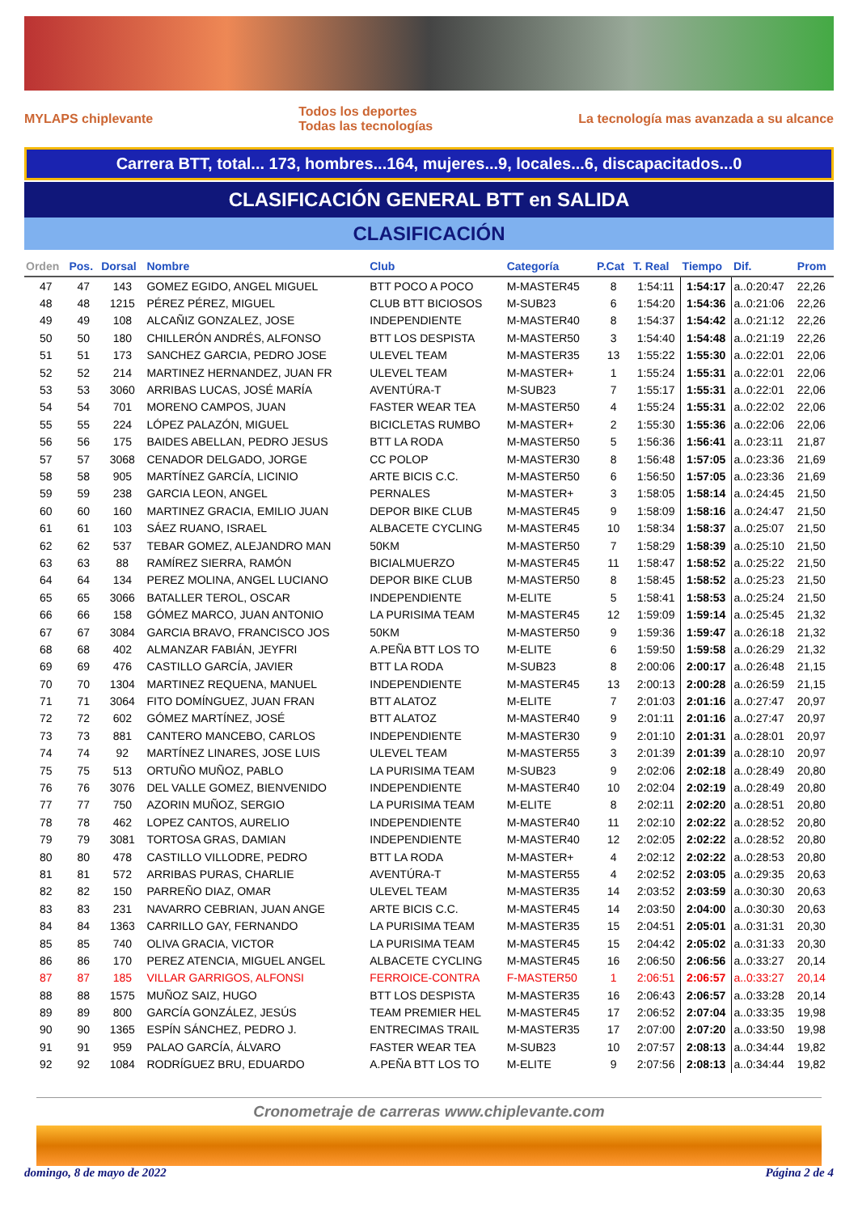MYLAPS chiplevante
Todos los deportes
Todas las tecnologías
La tecnología mas avanzada a su alcance
Carrera BTT, total... 173, hombres...164, mujeres...9, locales...6, discapacitados...0
CLASIFICACIÓN GENERAL BTT en SALIDA
CLASIFICACIÓN
| Orden | Pos. | Dorsal | Nombre | Club | Categoría | P.Cat | T. Real | Tiempo | Dif. | Prom |
| --- | --- | --- | --- | --- | --- | --- | --- | --- | --- | --- |
| 47 | 47 | 143 | GOMEZ EGIDO, ANGEL MIGUEL | BTT POCO A POCO | M-MASTER45 | 8 | 1:54:11 | 1:54:17 | a..0:20:47 | 22,26 |
| 48 | 48 | 1215 | PÉREZ PÉREZ, MIGUEL | CLUB BTT BICIOSOS | M-SUB23 | 6 | 1:54:20 | 1:54:36 | a..0:21:06 | 22,26 |
| 49 | 49 | 108 | ALCAÑIZ GONZALEZ, JOSE | INDEPENDIENTE | M-MASTER40 | 8 | 1:54:37 | 1:54:42 | a..0:21:12 | 22,26 |
| 50 | 50 | 180 | CHILLERÓN ANDRÉS, ALFONSO | BTT LOS DESPISTA | M-MASTER50 | 3 | 1:54:40 | 1:54:48 | a..0:21:19 | 22,26 |
| 51 | 51 | 173 | SANCHEZ GARCIA, PEDRO JOSE | ULEVEL TEAM | M-MASTER35 | 13 | 1:55:22 | 1:55:30 | a..0:22:01 | 22,06 |
| 52 | 52 | 214 | MARTINEZ HERNANDEZ, JUAN FR | ULEVEL TEAM | M-MASTER+ | 1 | 1:55:24 | 1:55:31 | a..0:22:01 | 22,06 |
| 53 | 53 | 3060 | ARRIBAS LUCAS, JOSÉ MARÍA | AVENTÚRA-T | M-SUB23 | 7 | 1:55:17 | 1:55:31 | a..0:22:01 | 22,06 |
| 54 | 54 | 701 | MORENO CAMPOS, JUAN | FASTER WEAR TEA | M-MASTER50 | 4 | 1:55:24 | 1:55:31 | a..0:22:02 | 22,06 |
| 55 | 55 | 224 | LÓPEZ PALAZÓN, MIGUEL | BICICLETAS RUMBO | M-MASTER+ | 2 | 1:55:30 | 1:55:36 | a..0:22:06 | 22,06 |
| 56 | 56 | 175 | BAIDES ABELLAN, PEDRO JESUS | BTT LA RODA | M-MASTER50 | 5 | 1:56:36 | 1:56:41 | a..0:23:11 | 21,87 |
| 57 | 57 | 3068 | CENADOR DELGADO, JORGE | CC POLOP | M-MASTER30 | 8 | 1:56:48 | 1:57:05 | a..0:23:36 | 21,69 |
| 58 | 58 | 905 | MARTÍNEZ GARCÍA, LICINIO | ARTE BICIS C.C. | M-MASTER50 | 6 | 1:56:50 | 1:57:05 | a..0:23:36 | 21,69 |
| 59 | 59 | 238 | GARCIA LEON, ANGEL | PERNALES | M-MASTER+ | 3 | 1:58:05 | 1:58:14 | a..0:24:45 | 21,50 |
| 60 | 60 | 160 | MARTINEZ GRACIA, EMILIO JUAN | DEPOR BIKE CLUB | M-MASTER45 | 9 | 1:58:09 | 1:58:16 | a..0:24:47 | 21,50 |
| 61 | 61 | 103 | SÁEZ RUANO, ISRAEL | ALBACETE CYCLING | M-MASTER45 | 10 | 1:58:34 | 1:58:37 | a..0:25:07 | 21,50 |
| 62 | 62 | 537 | TEBAR GOMEZ, ALEJANDRO MAN | 50KM | M-MASTER50 | 7 | 1:58:29 | 1:58:39 | a..0:25:10 | 21,50 |
| 63 | 63 | 88 | RAMÍREZ SIERRA, RAMÓN | BICIALMUERZO | M-MASTER45 | 11 | 1:58:47 | 1:58:52 | a..0:25:22 | 21,50 |
| 64 | 64 | 134 | PEREZ MOLINA, ANGEL LUCIANO | DEPOR BIKE CLUB | M-MASTER50 | 8 | 1:58:45 | 1:58:52 | a..0:25:23 | 21,50 |
| 65 | 65 | 3066 | BATALLER TEROL, OSCAR | INDEPENDIENTE | M-ELITE | 5 | 1:58:41 | 1:58:53 | a..0:25:24 | 21,50 |
| 66 | 66 | 158 | GÓMEZ MARCO, JUAN ANTONIO | LA PURISIMA TEAM | M-MASTER45 | 12 | 1:59:09 | 1:59:14 | a..0:25:45 | 21,32 |
| 67 | 67 | 3084 | GARCIA BRAVO, FRANCISCO JOS | 50KM | M-MASTER50 | 9 | 1:59:36 | 1:59:47 | a..0:26:18 | 21,32 |
| 68 | 68 | 402 | ALMANZAR FABIÁN, JEYFRI | A.PEÑA BTT LOS TO | M-ELITE | 6 | 1:59:50 | 1:59:58 | a..0:26:29 | 21,32 |
| 69 | 69 | 476 | CASTILLO GARCÍA, JAVIER | BTT LA RODA | M-SUB23 | 8 | 2:00:06 | 2:00:17 | a..0:26:48 | 21,15 |
| 70 | 70 | 1304 | MARTINEZ REQUENA, MANUEL | INDEPENDIENTE | M-MASTER45 | 13 | 2:00:13 | 2:00:28 | a..0:26:59 | 21,15 |
| 71 | 71 | 3064 | FITO DOMÍNGUEZ, JUAN FRAN | BTT ALATOZ | M-ELITE | 7 | 2:01:03 | 2:01:16 | a..0:27:47 | 20,97 |
| 72 | 72 | 602 | GÓMEZ MARTÍNEZ, JOSÉ | BTT ALATOZ | M-MASTER40 | 9 | 2:01:11 | 2:01:16 | a..0:27:47 | 20,97 |
| 73 | 73 | 881 | CANTERO MANCEBO, CARLOS | INDEPENDIENTE | M-MASTER30 | 9 | 2:01:10 | 2:01:31 | a..0:28:01 | 20,97 |
| 74 | 74 | 92 | MARTÍNEZ LINARES, JOSE LUIS | ULEVEL TEAM | M-MASTER55 | 3 | 2:01:39 | 2:01:39 | a..0:28:10 | 20,97 |
| 75 | 75 | 513 | ORTUÑO MUÑOZ, PABLO | LA PURISIMA TEAM | M-SUB23 | 9 | 2:02:06 | 2:02:18 | a..0:28:49 | 20,80 |
| 76 | 76 | 3076 | DEL VALLE GOMEZ, BIENVENIDO | INDEPENDIENTE | M-MASTER40 | 10 | 2:02:04 | 2:02:19 | a..0:28:49 | 20,80 |
| 77 | 77 | 750 | AZORIN MUÑOZ, SERGIO | LA PURISIMA TEAM | M-ELITE | 8 | 2:02:11 | 2:02:20 | a..0:28:51 | 20,80 |
| 78 | 78 | 462 | LOPEZ CANTOS, AURELIO | INDEPENDIENTE | M-MASTER40 | 11 | 2:02:10 | 2:02:22 | a..0:28:52 | 20,80 |
| 79 | 79 | 3081 | TORTOSA GRAS, DAMIAN | INDEPENDIENTE | M-MASTER40 | 12 | 2:02:05 | 2:02:22 | a..0:28:52 | 20,80 |
| 80 | 80 | 478 | CASTILLO VILLODRE, PEDRO | BTT LA RODA | M-MASTER+ | 4 | 2:02:12 | 2:02:22 | a..0:28:53 | 20,80 |
| 81 | 81 | 572 | ARRIBAS PURAS, CHARLIE | AVENTÚRA-T | M-MASTER55 | 4 | 2:02:52 | 2:03:05 | a..0:29:35 | 20,63 |
| 82 | 82 | 150 | PARREÑO DIAZ, OMAR | ULEVEL TEAM | M-MASTER35 | 14 | 2:03:52 | 2:03:59 | a..0:30:30 | 20,63 |
| 83 | 83 | 231 | NAVARRO CEBRIAN, JUAN ANGE | ARTE BICIS C.C. | M-MASTER45 | 14 | 2:03:50 | 2:04:00 | a..0:30:30 | 20,63 |
| 84 | 84 | 1363 | CARRILLO GAY, FERNANDO | LA PURISIMA TEAM | M-MASTER35 | 15 | 2:04:51 | 2:05:01 | a..0:31:31 | 20,30 |
| 85 | 85 | 740 | OLIVA GRACIA, VICTOR | LA PURISIMA TEAM | M-MASTER45 | 15 | 2:04:42 | 2:05:02 | a..0:31:33 | 20,30 |
| 86 | 86 | 170 | PEREZ ATENCIA, MIGUEL ANGEL | ALBACETE CYCLING | M-MASTER45 | 16 | 2:06:50 | 2:06:56 | a..0:33:27 | 20,14 |
| 87 | 87 | 185 | VILLAR GARRIGOS, ALFONSI | FERROICE-CONTRA | F-MASTER50 | 1 | 2:06:51 | 2:06:57 | a..0:33:27 | 20,14 |
| 88 | 88 | 1575 | MUÑOZ SAIZ, HUGO | BTT LOS DESPISTA | M-MASTER35 | 16 | 2:06:43 | 2:06:57 | a..0:33:28 | 20,14 |
| 89 | 89 | 800 | GARCÍA GONZÁLEZ, JESÚS | TEAM PREMIER HEL | M-MASTER45 | 17 | 2:06:52 | 2:07:04 | a..0:33:35 | 19,98 |
| 90 | 90 | 1365 | ESPÍN SÁNCHEZ, PEDRO J. | ENTRECIMAS TRAIL | M-MASTER35 | 17 | 2:07:00 | 2:07:20 | a..0:33:50 | 19,98 |
| 91 | 91 | 959 | PALAO GARCÍA, ÁLVARO | FASTER WEAR TEA | M-SUB23 | 10 | 2:07:57 | 2:08:13 | a..0:34:44 | 19,82 |
| 92 | 92 | 1084 | RODRÍGUEZ BRU, EDUARDO | A.PEÑA BTT LOS TO | M-ELITE | 9 | 2:07:56 | 2:08:13 | a..0:34:44 | 19,82 |
Cronometraje de carreras www.chiplevante.com
domingo, 8 de mayo de 2022 Página 2 de 4